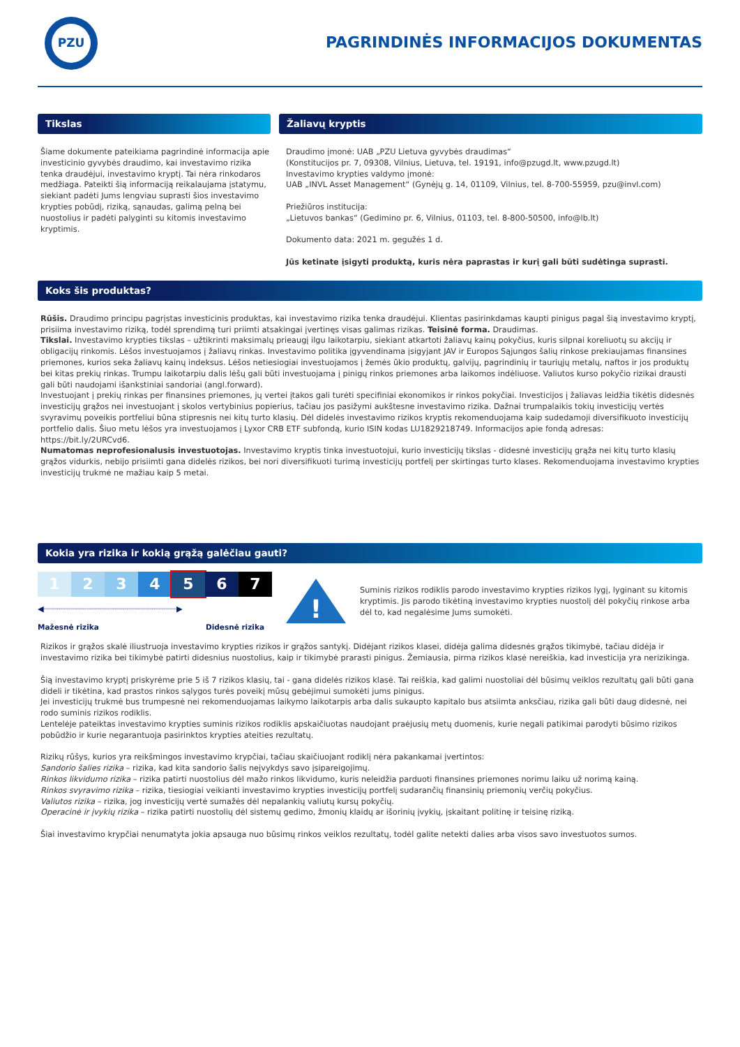PZU
PAGRINDINĖS INFORMACIJOS DOKUMENTAS
Tikslas
Šiame dokumente pateikiama pagrindinė informacija apie investicinio gyvybės draudimo, kai investavimo rizika tenka draudėjui, investavimo kryptį. Tai nėra rinkodaros medžiaga. Pateikti šią informaciją reikalaujama įstatymu, siekiant padėti Jums lengviau suprasti šios investavimo krypties pobūdį, riziką, sąnaudas, galimą pelną bei nuostolius ir padėti palyginti su kitomis investavimo kryptimis.
Žaliavų kryptis
Draudimo įmonė: UAB „PZU Lietuva gyvybės draudimas“
(Konstitucijos pr. 7, 09308, Vilnius, Lietuva, tel. 19191, info@pzugd.lt, www.pzugd.lt)
Investavimo krypties valdymo įmonė:
UAB „INVL Asset Management“ (Gynėjų g. 14, 01109, Vilnius, tel. 8-700-55959, pzu@invl.com)
Priežiūros institucija:
„Lietuvos bankas“ (Gedimino pr. 6, Vilnius, 01103, tel. 8-800-50500, info@lb.lt)
Dokumento data: 2021 m. gegužės 1 d.
Jūs ketinate įsigyti produktą, kuris nėra paprastas ir kurį gali būti sudėtinga suprasti.
Koks šis produktas?
Rūšis. Draudimo principu pagrįstas investicinis produktas, kai investavimo rizika tenka draudėjui. Klientas pasirinkdamas kaupti pinigus pagal šią investavimo kryptį, prisiima investavimo riziką, todėl sprendimą turi priimti atsakingai įvertinęs visas galimas rizikas. Teisinė forma. Draudimas.
Tikslai. Investavimo krypties tikslas – užtikrinti maksimalų prieaugį ilgu laikotarpiu, siekiant atkartoti žaliavų kainų pokyčius, kuris silpnai koreliuotų su akcijų ir obligacijų rinkomis. Lėšos investuojamos į žaliavų rinkas. Investavimo politika įgyvendinama įsigyjant JAV ir Europos Sąjungos šalių rinkose prekiaujamas finansines priemones, kurios seka žaliavų kainų indeksus. Lėšos netiesiogiai investuojamos į žemės ūkio produktų, galvijų, pagrindinių ir tauriųjų metalų, naftos ir jos produktų bei kitas prekių rinkas. Trumpu laikotarpiu dalis lėšų gali būti investuojama į pinigų rinkos priemones arba laikomos indėliuose. Valiutos kurso pokyčio rizikai drausti gali būti naudojami išankstiniai sandoriai (angl.forward).
Investuojant į prekių rinkas per finansines priemones, jų vertei įtakos gali turėti specifiniai ekonomikos ir rinkos pokyčiai. Investicijos į žaliavas leidžia tikėtis didesnės investicijų grąžos nei investuojant į skolos vertybinius popierius, tačiau jos pasižymi aukštesne investavimo rizika. Dažnai trumpalaikis tokių investicijų vertės svyravimų poveikis portfeliui būna stipresnis nei kitų turto klasių. Dėl didelės investavimo rizikos kryptis rekomenduojama kaip sudedamoji diversifikuoto investicijų portfelio dalis. Šiuo metu lėšos yra investuojamos į Lyxor CRB ETF subfondą, kurio ISIN kodas LU1829218749. Informacijos apie fondą adresas:
https://bit.ly/2URCvd6.
Numatomas neprofesionalusis investuotojas. Investavimo kryptis tinka investuotojui, kurio investicijų tikslas - didesnė investicijų grąža nei kitų turto klasių grąžos vidurkis, nebijo prisiimti gana didelės rizikos, bei nori diversifikuoti turimą investicijų portfelį per skirtingas turto klases. Rekomenduojama investavimo krypties investicijų trukmė ne mažiau kaip 5 metai.
Kokia yra rizika ir kokią grąžą galėčiau gauti?
1 2 3 4 5 6 7
◀┈┈┈┈┈┈┈┈┈┈┈┈┈┈┈┈┈┈┈┈┈┈┈┈┈┈┈┈▶
Mažesnė rizika Didesnė rizika
!
Suminis rizikos rodiklis parodo investavimo krypties rizikos lygį, lyginant su kitomis kryptimis. Jis parodo tikėtiną investavimo krypties nuostolį dėl pokyčių rinkose arba dėl to, kad negalėsime Jums sumokėti.
Rizikos ir grąžos skalė iliustruoja investavimo krypties rizikos ir grąžos santykį. Didėjant rizikos klasei, didėja galima didesnės grąžos tikimybė, tačiau didėja ir investavimo rizika bei tikimybė patirti didesnius nuostolius, kaip ir tikimybė prarasti pinigus. Žemiausia, pirma rizikos klasė nereiškia, kad investicija yra nerizikinga.
Šią investavimo kryptį priskyrėme prie 5 iš 7 rizikos klasių, tai - gana didelės rizikos klasė. Tai reiškia, kad galimi nuostoliai dėl būsimų veiklos rezultatų gali būti gana dideli ir tikėtina, kad prastos rinkos sąlygos turės poveikį mūsų gebėjimui sumokėti jums pinigus.
Jei investicijų trukmė bus trumpesnė nei rekomenduojamas laikymo laikotarpis arba dalis sukaupto kapitalo bus atsiimta anksčiau, rizika gali būti daug didesnė, nei rodo suminis rizikos rodiklis.
Lentelėje pateiktas investavimo krypties suminis rizikos rodiklis apskaičiuotas naudojant praėjusių metų duomenis, kurie negali patikimai parodyti būsimo rizikos pobūdžio ir kurie negarantuoja pasirinktos krypties ateities rezultatų.
Rizikų rūšys, kurios yra reikšmingos investavimo krypčiai, tačiau skaičiuojant rodiklį nėra pakankamai įvertintos:
Sandorio šalies rizika – rizika, kad kita sandorio šalis neįvykdys savo įsipareigojimų.
Rinkos likvidumo rizika – rizika patirti nuostolius dėl mažo rinkos likvidumo, kuris neleidžia parduoti finansines priemones norimu laiku už norimą kainą.
Rinkos svyravimo rizika – rizika, tiesiogiai veikianti investavimo krypties investicijų portfelį sudarančių finansinių priemonių verčių pokyčius.
Valiutos rizika – rizika, jog investicijų vertė sumažės dėl nepalankių valiutų kursų pokyčių.
Operacinė ir įvykių rizika – rizika patirti nuostolių dėl sistemų gedimo, žmonių klaidų ar išorinių įvykių, įskaitant politinę ir teisinę riziką.
Šiai investavimo krypčiai nenumatyta jokia apsauga nuo būsimų rinkos veiklos rezultatų, todėl galite netekti dalies arba visos savo investuotos sumos.